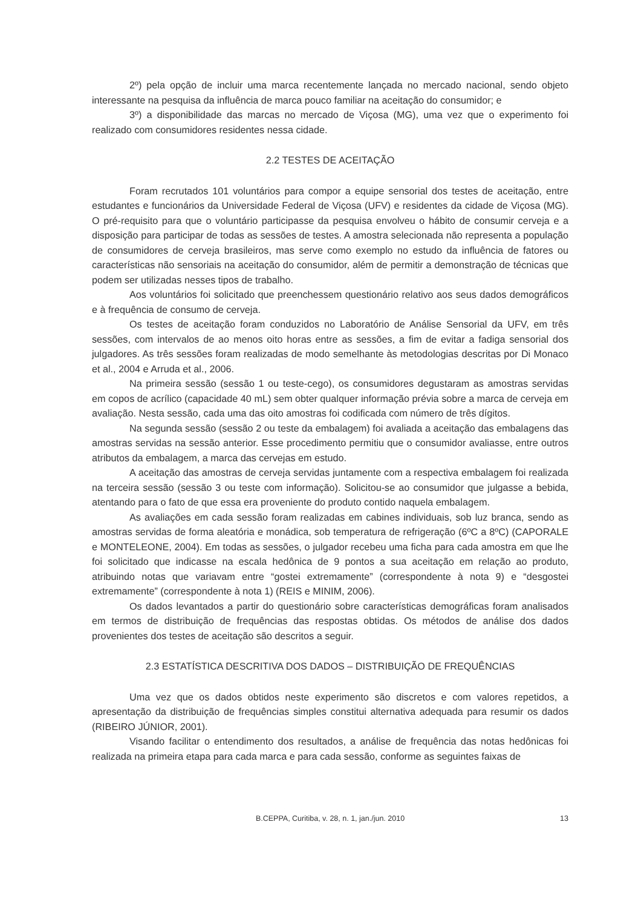2º) pela opção de incluir uma marca recentemente lançada no mercado nacional, sendo objeto interessante na pesquisa da influência de marca pouco familiar na aceitação do consumidor; e
3º) a disponibilidade das marcas no mercado de Viçosa (MG), uma vez que o experimento foi realizado com consumidores residentes nessa cidade.
2.2 TESTES DE ACEITAÇÃO
Foram recrutados 101 voluntários para compor a equipe sensorial dos testes de aceitação, entre estudantes e funcionários da Universidade Federal de Viçosa (UFV) e residentes da cidade de Viçosa (MG). O pré-requisito para que o voluntário participasse da pesquisa envolveu o hábito de consumir cerveja e a disposição para participar de todas as sessões de testes. A amostra selecionada não representa a população de consumidores de cerveja brasileiros, mas serve como exemplo no estudo da influência de fatores ou características não sensoriais na aceitação do consumidor, além de permitir a demonstração de técnicas que podem ser utilizadas nesses tipos de trabalho.
Aos voluntários foi solicitado que preenchessem questionário relativo aos seus dados demográficos e à frequência de consumo de cerveja.
Os testes de aceitação foram conduzidos no Laboratório de Análise Sensorial da UFV, em três sessões, com intervalos de ao menos oito horas entre as sessões, a fim de evitar a fadiga sensorial dos julgadores. As três sessões foram realizadas de modo semelhante às metodologias descritas por Di Monaco et al., 2004 e Arruda et al., 2006.
Na primeira sessão (sessão 1 ou teste-cego), os consumidores degustaram as amostras servidas em copos de acrílico (capacidade 40 mL) sem obter qualquer informação prévia sobre a marca de cerveja em avaliação. Nesta sessão, cada uma das oito amostras foi codificada com número de três dígitos.
Na segunda sessão (sessão 2 ou teste da embalagem) foi avaliada a aceitação das embalagens das amostras servidas na sessão anterior. Esse procedimento permitiu que o consumidor avaliasse, entre outros atributos da embalagem, a marca das cervejas em estudo.
A aceitação das amostras de cerveja servidas juntamente com a respectiva embalagem foi realizada na terceira sessão (sessão 3 ou teste com informação). Solicitou-se ao consumidor que julgasse a bebida, atentando para o fato de que essa era proveniente do produto contido naquela embalagem.
As avaliações em cada sessão foram realizadas em cabines individuais, sob luz branca, sendo as amostras servidas de forma aleatória e monádica, sob temperatura de refrigeração (6ºC a 8ºC) (CAPORALE e MONTELEONE, 2004). Em todas as sessões, o julgador recebeu uma ficha para cada amostra em que lhe foi solicitado que indicasse na escala hedônica de 9 pontos a sua aceitação em relação ao produto, atribuindo notas que variavam entre “gostei extremamente” (correspondente à nota 9) e “desgostei extremamente” (correspondente à nota 1) (REIS e MINIM, 2006).
Os dados levantados a partir do questionário sobre características demográficas foram analisados em termos de distribuição de frequências das respostas obtidas. Os métodos de análise dos dados provenientes dos testes de aceitação são descritos a seguir.
2.3 ESTATÍSTICA DESCRITIVA DOS DADOS – DISTRIBUIÇÃO DE FREQUÊNCIAS
Uma vez que os dados obtidos neste experimento são discretos e com valores repetidos, a apresentação da distribuição de frequências simples constitui alternativa adequada para resumir os dados (RIBEIRO JÚNIOR, 2001).
Visando facilitar o entendimento dos resultados, a análise de frequência das notas hedônicas foi realizada na primeira etapa para cada marca e para cada sessão, conforme as seguintes faixas de
B.CEPPA, Curitiba, v. 28, n. 1, jan./jun. 2010
13